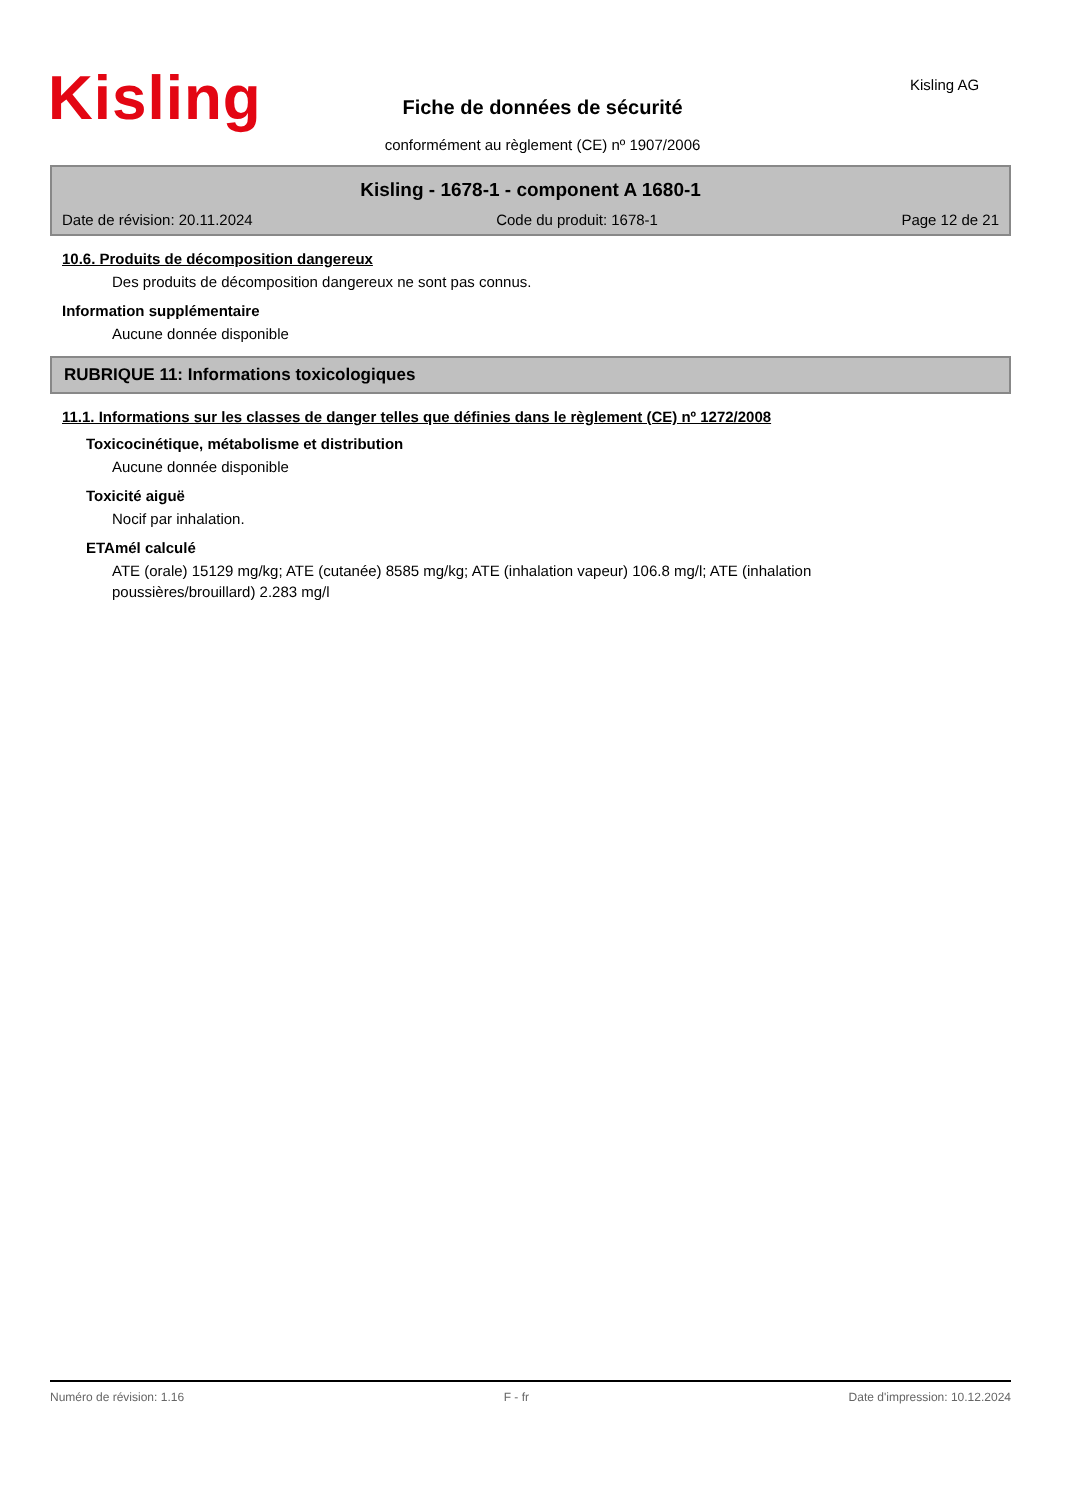Kisling Kisling AG
Fiche de données de sécurité
conformément au règlement (CE) nº 1907/2006
Kisling - 1678-1 - component A 1680-1
Date de révision: 20.11.2024 Code du produit: 1678-1 Page 12 de 21
10.6. Produits de décomposition dangereux
Des produits de décomposition dangereux ne sont pas connus.
Information supplémentaire
Aucune donnée disponible
RUBRIQUE 11: Informations toxicologiques
11.1. Informations sur les classes de danger telles que définies dans le règlement (CE) nº 1272/2008
Toxicocinétique, métabolisme et distribution
Aucune donnée disponible
Toxicité aiguë
Nocif par inhalation.
ETAmél calculé
ATE (orale) 15129 mg/kg; ATE (cutanée) 8585 mg/kg; ATE (inhalation vapeur) 106.8 mg/l; ATE (inhalation
poussières/brouillard) 2.283 mg/l
Numéro de révision: 1.16 F - fr Date d'impression: 10.12.2024